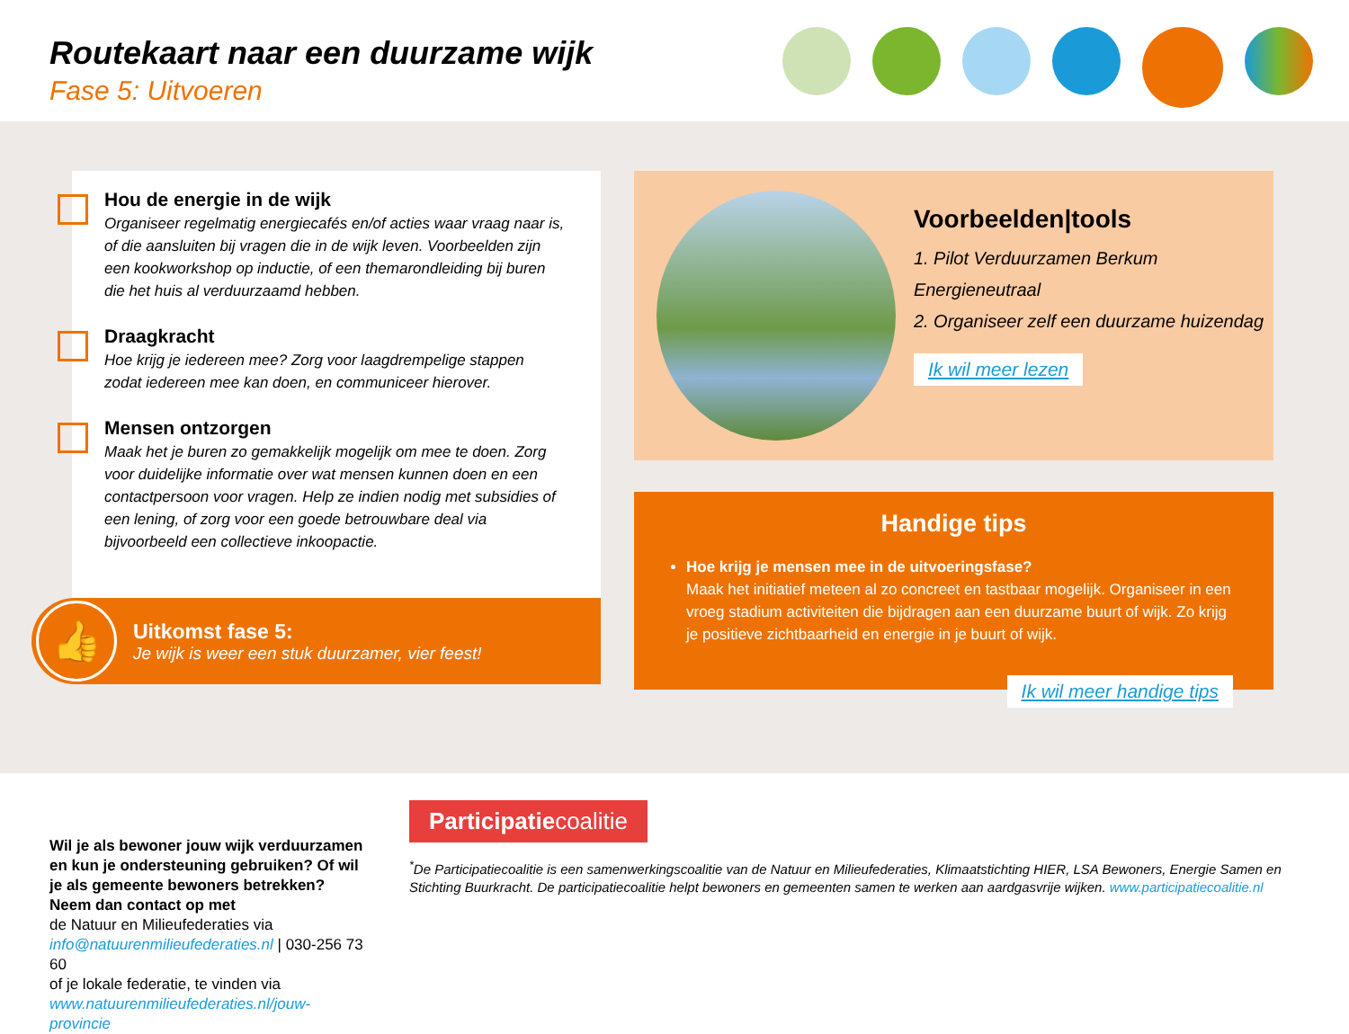Routekaart naar een duurzame wijk
Fase 5: Uitvoeren
Hou de energie in de wijk
Organiseer regelmatig energiecafés en/of acties waar vraag naar is, of die aansluiten bij vragen die in de wijk leven. Voorbeelden zijn een kookworkshop op inductie, of een themarondleiding bij buren die het huis al verduurzaamd hebben.
Draagkracht
Hoe krijg je iedereen mee? Zorg voor laagdrempelige stappen zodat iedereen mee kan doen, en communiceer hierover.
Mensen ontzorgen
Maak het je buren zo gemakkelijk mogelijk om mee te doen. Zorg voor duidelijke informatie over wat mensen kunnen doen en een contactpersoon voor vragen. Help ze indien nodig met subsidies of een lening, of zorg voor een goede betrouwbare deal via bijvoorbeeld een collectieve inkoopactie.
👍
Uitkomst fase 5:
Je wijk is weer een stuk duurzamer, vier feest!
Voorbeelden|tools
1. Pilot Verduurzamen Berkum Energieneutraal
2. Organiseer zelf een duurzame huizendag
Ik wil meer lezen
Handige tips
Hoe krijg je mensen mee in de uitvoeringsfase?
Maak het initiatief meteen al zo concreet en tastbaar mogelijk. Organiseer in een vroeg stadium activiteiten die bijdragen aan een duurzame buurt of wijk. Zo krijg je positieve zichtbaarheid en energie in je buurt of wijk.
Ik wil meer handige tips
Wil je als bewoner jouw wijk verduurzamen en kun je ondersteuning gebruiken? Of wil je als gemeente bewoners betrekken? Neem dan contact op met
de Natuur en Milieufederaties via info@natuurenmilieufederaties.nl | 030-256 73 60
of je lokale federatie, te vinden via www.natuurenmilieufederaties.nl/jouw-provincie
Participatiecoalitie
<sup>*</sup> De Participatiecoalitie is een samenwerkingscoalitie van de Natuur en Milieufederaties, Klimaatstichting HIER, LSA Bewoners, Energie Samen en Stichting Buurkracht. De participatiecoalitie helpt bewoners en gemeenten samen te werken aan aardgasvrije wijken. www.participatiecoalitie.nl